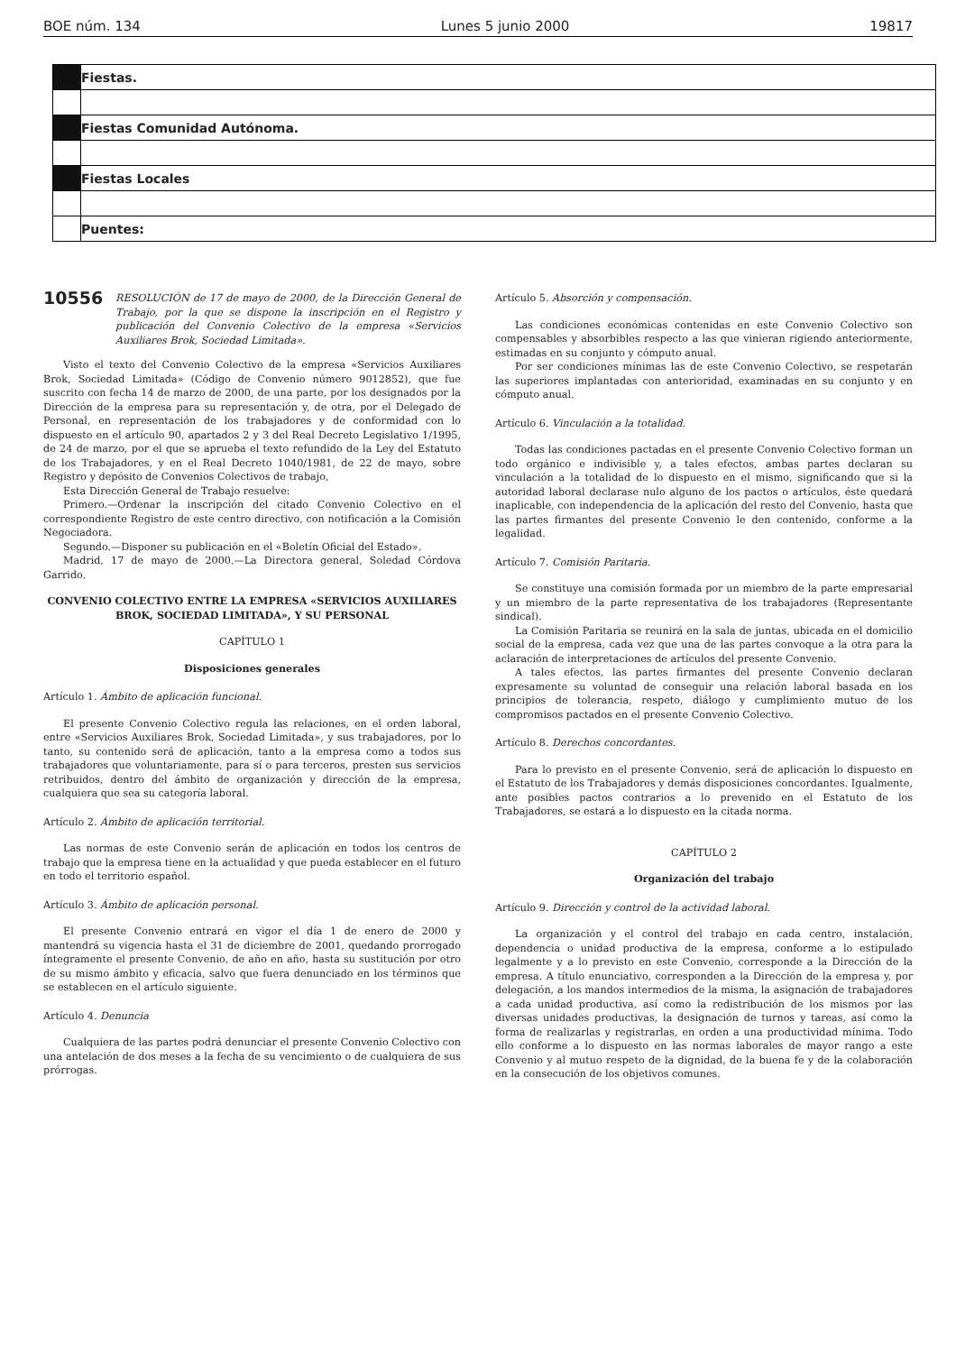BOE núm. 134 Lunes 5 junio 2000 19817
| | Fiestas. |
| | Fiestas Comunidad Autónoma. |
| | Fiestas Locales |
| | Puentes: |
10556 RESOLUCIÓN de 17 de mayo de 2000, de la Dirección General de Trabajo, por la que se dispone la inscripción en el Registro y publicación del Convenio Colectivo de la empresa «Servicios Auxiliares Brok, Sociedad Limitada».
Visto el texto del Convenio Colectivo de la empresa «Servicios Auxiliares Brok, Sociedad Limitada» (Código de Convenio número 9012852), que fue suscrito con fecha 14 de marzo de 2000, de una parte, por los designados por la Dirección de la empresa para su representación y, de otra, por el Delegado de Personal, en representación de los trabajadores y de conformidad con lo dispuesto en el artículo 90, apartados 2 y 3 del Real Decreto Legislativo 1/1995, de 24 de marzo, por el que se aprueba el texto refundido de la Ley del Estatuto de los Trabajadores, y en el Real Decreto 1040/1981, de 22 de mayo, sobre Registro y depósito de Convenios Colectivos de trabajo,
Esta Dirección General de Trabajo resuelve:
Primero.—Ordenar la inscripción del citado Convenio Colectivo en el correspondiente Registro de este centro directivo, con notificación a la Comisión Negociadora.
Segundo.—Disponer su publicación en el «Boletín Oficial del Estado».
Madrid, 17 de mayo de 2000.—La Directora general, Soledad Córdova Garrido.
CONVENIO COLECTIVO ENTRE LA EMPRESA «SERVICIOS AUXILIARES BROK, SOCIEDAD LIMITADA», Y SU PERSONAL
CAPÍTULO 1
Disposiciones generales
Artículo 1. Ámbito de aplicación funcional.
El presente Convenio Colectivo regula las relaciones, en el orden laboral, entre «Servicios Auxiliares Brok, Sociedad Limitada», y sus trabajadores, por lo tanto, su contenido será de aplicación, tanto a la empresa como a todos sus trabajadores que voluntariamente, para sí o para terceros, presten sus servicios retribuidos, dentro del ámbito de organización y dirección de la empresa, cualquiera que sea su categoría laboral.
Artículo 2. Ámbito de aplicación territorial.
Las normas de este Convenio serán de aplicación en todos los centros de trabajo que la empresa tiene en la actualidad y que pueda establecer en el futuro en todo el territorio español.
Artículo 3. Ámbito de aplicación personal.
El presente Convenio entrará en vigor el día 1 de enero de 2000 y mantendrá su vigencia hasta el 31 de diciembre de 2001, quedando prorrogado íntegramente el presente Convenio, de año en año, hasta su sustitución por otro de su mismo ámbito y eficacia, salvo que fuera denunciado en los términos que se establecen en el artículo siguiente.
Artículo 4. Denuncia
Cualquiera de las partes podrá denunciar el presente Convenio Colectivo con una antelación de dos meses a la fecha de su vencimiento o de cualquiera de sus prórrogas.
Artículo 5. Absorción y compensación.
Las condiciones económicas contenidas en este Convenio Colectivo son compensables y absorbibles respecto a las que vinieran rigiendo anteriormente, estimadas en su conjunto y cómputo anual.
Por ser condiciones mínimas las de este Convenio Colectivo, se respetarán las superiores implantadas con anterioridad, examinadas en su conjunto y en cómputo anual.
Artículo 6. Vinculación a la totalidad.
Todas las condiciones pactadas en el presente Convenio Colectivo forman un todo orgánico e indivisible y, a tales efectos, ambas partes declaran su vinculación a la totalidad de lo dispuesto en el mismo, significando que si la autoridad laboral declarase nulo alguno de los pactos o artículos, éste quedará inaplicable, con independencia de la aplicación del resto del Convenio, hasta que las partes firmantes del presente Convenio le den contenido, conforme a la legalidad.
Artículo 7. Comisión Paritaria.
Se constituye una comisión formada por un miembro de la parte empresarial y un miembro de la parte representativa de los trabajadores (Representante sindical).
La Comisión Paritaria se reunirá en la sala de juntas, ubicada en el domicilio social de la empresa, cada vez que una de las partes convoque a la otra para la aclaración de interpretaciones de artículos del presente Convenio.
A tales efectos, las partes firmantes del presente Convenio declaran expresamente su voluntad de conseguir una relación laboral basada en los principios de tolerancia, respeto, diálogo y cumplimiento mutuo de los compromisos pactados en el presente Convenio Colectivo.
Artículo 8. Derechos concordantes.
Para lo previsto en el presente Convenio, será de aplicación lo dispuesto en el Estatuto de los Trabajadores y demás disposiciones concordantes. Igualmente, ante posibles pactos contrarios a lo prevenido en el Estatuto de los Trabajadores, se estará a lo dispuesto en la citada norma.
CAPÍTULO 2
Organización del trabajo
Artículo 9. Dirección y control de la actividad laboral.
La organización y el control del trabajo en cada centro, instalación, dependencia o unidad productiva de la empresa, conforme a lo estipulado legalmente y a lo previsto en este Convenio, corresponde a la Dirección de la empresa. A título enunciativo, corresponden a la Dirección de la empresa y, por delegación, a los mandos intermedios de la misma, la asignación de trabajadores a cada unidad productiva, así como la redistribución de los mismos por las diversas unidades productivas, la designación de turnos y tareas, así como la forma de realizarlas y registrarlas, en orden a una productividad mínima. Todo ello conforme a lo dispuesto en las normas laborales de mayor rango a este Convenio y al mutuo respeto de la dignidad, de la buena fe y de la colaboración en la consecución de los objetivos comunes.